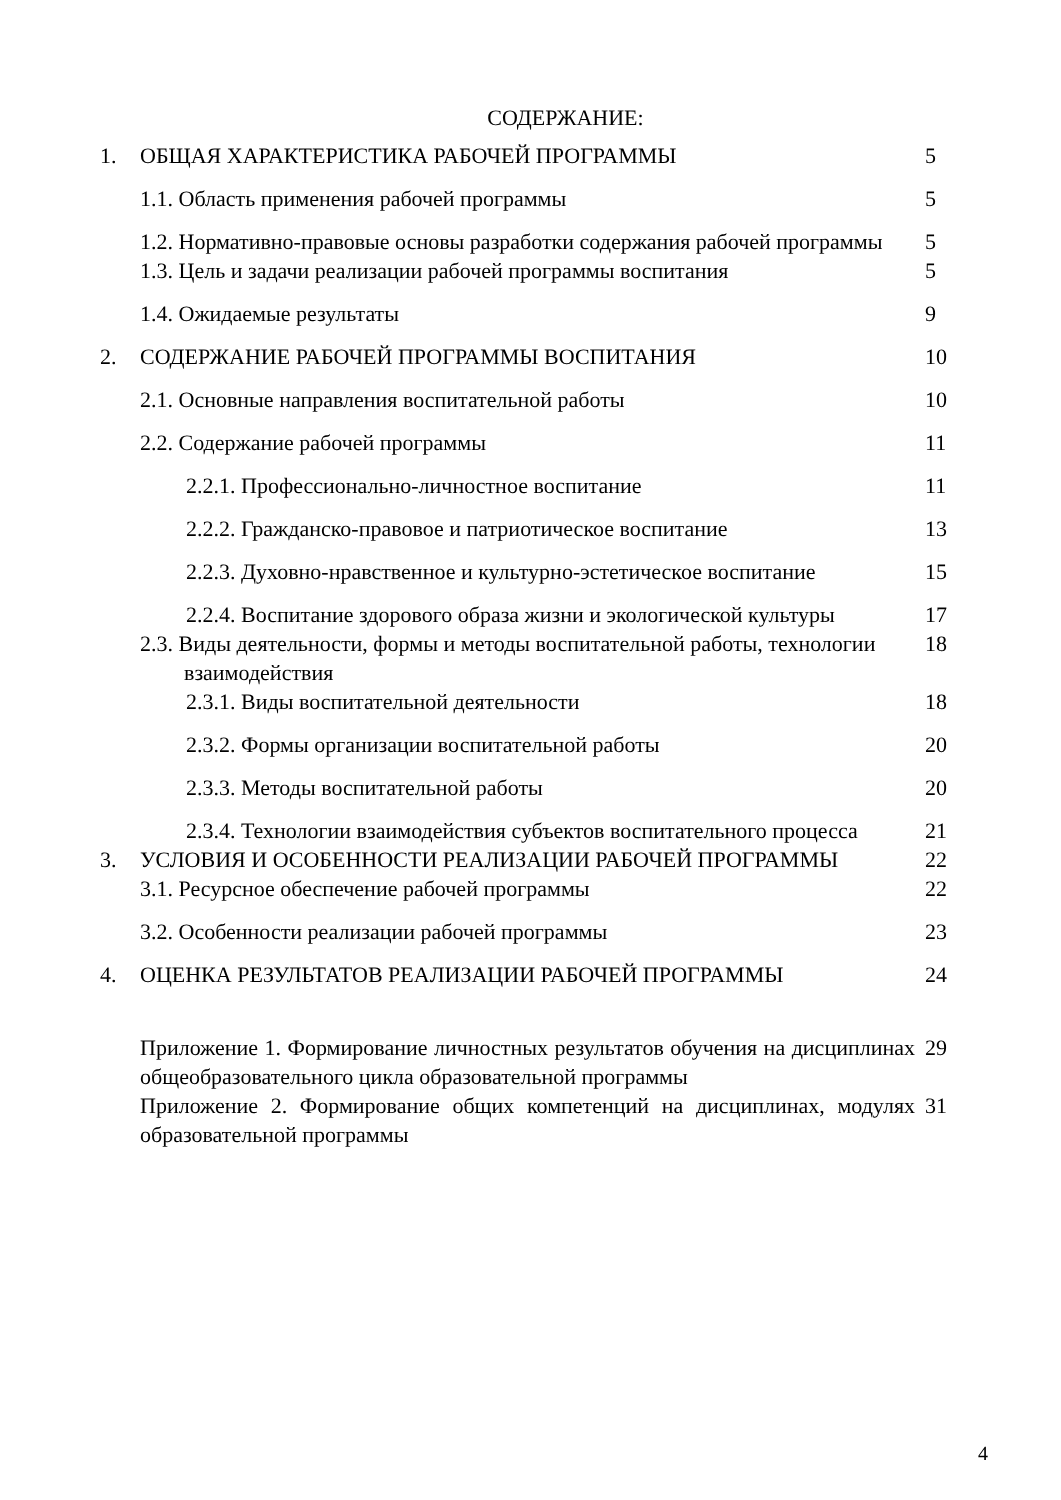СОДЕРЖАНИЕ:
| 1. | ОБЩАЯ ХАРАКТЕРИСТИКА РАБОЧЕЙ ПРОГРАММЫ | 5 |
| | 1.1. Область применения рабочей программы | 5 |
| | 1.2. Нормативно-правовые основы разработки содержания рабочей программы | 5 |
| | 1.3. Цель и задачи реализации рабочей программы воспитания | 5 |
| | 1.4. Ожидаемые результаты | 9 |
| 2. | СОДЕРЖАНИЕ РАБОЧЕЙ ПРОГРАММЫ ВОСПИТАНИЯ | 10 |
| | 2.1. Основные направления воспитательной работы | 10 |
| | 2.2. Содержание рабочей программы | 11 |
| | 2.2.1. Профессионально-личностное воспитание | 11 |
| | 2.2.2. Гражданско-правовое и патриотическое воспитание | 13 |
| | 2.2.3. Духовно-нравственное и культурно-эстетическое воспитание | 15 |
| | 2.2.4. Воспитание здорового образа жизни и экологической культуры | 17 |
| | 2.3. Виды деятельности, формы и методы воспитательной работы, технологии взаимодействия | 18 |
| | 2.3.1. Виды воспитательной деятельности | 18 |
| | 2.3.2. Формы организации воспитательной работы | 20 |
| | 2.3.3. Методы воспитательной работы | 20 |
| | 2.3.4. Технологии взаимодействия субъектов воспитательного процесса | 21 |
| 3. | УСЛОВИЯ И ОСОБЕННОСТИ РЕАЛИЗАЦИИ РАБОЧЕЙ ПРОГРАММЫ | 22 |
| | 3.1. Ресурсное обеспечение рабочей программы | 22 |
| | 3.2. Особенности реализации рабочей программы | 23 |
| 4. | ОЦЕНКА РЕЗУЛЬТАТОВ РЕАЛИЗАЦИИ РАБОЧЕЙ ПРОГРАММЫ | 24 |
| | Приложение 1. Формирование личностных результатов обучения на дисциплинах общеобразовательного цикла образовательной программы | 29 |
| | Приложение 2. Формирование общих компетенций на дисциплинах, модулях образовательной программы | 31 |
4